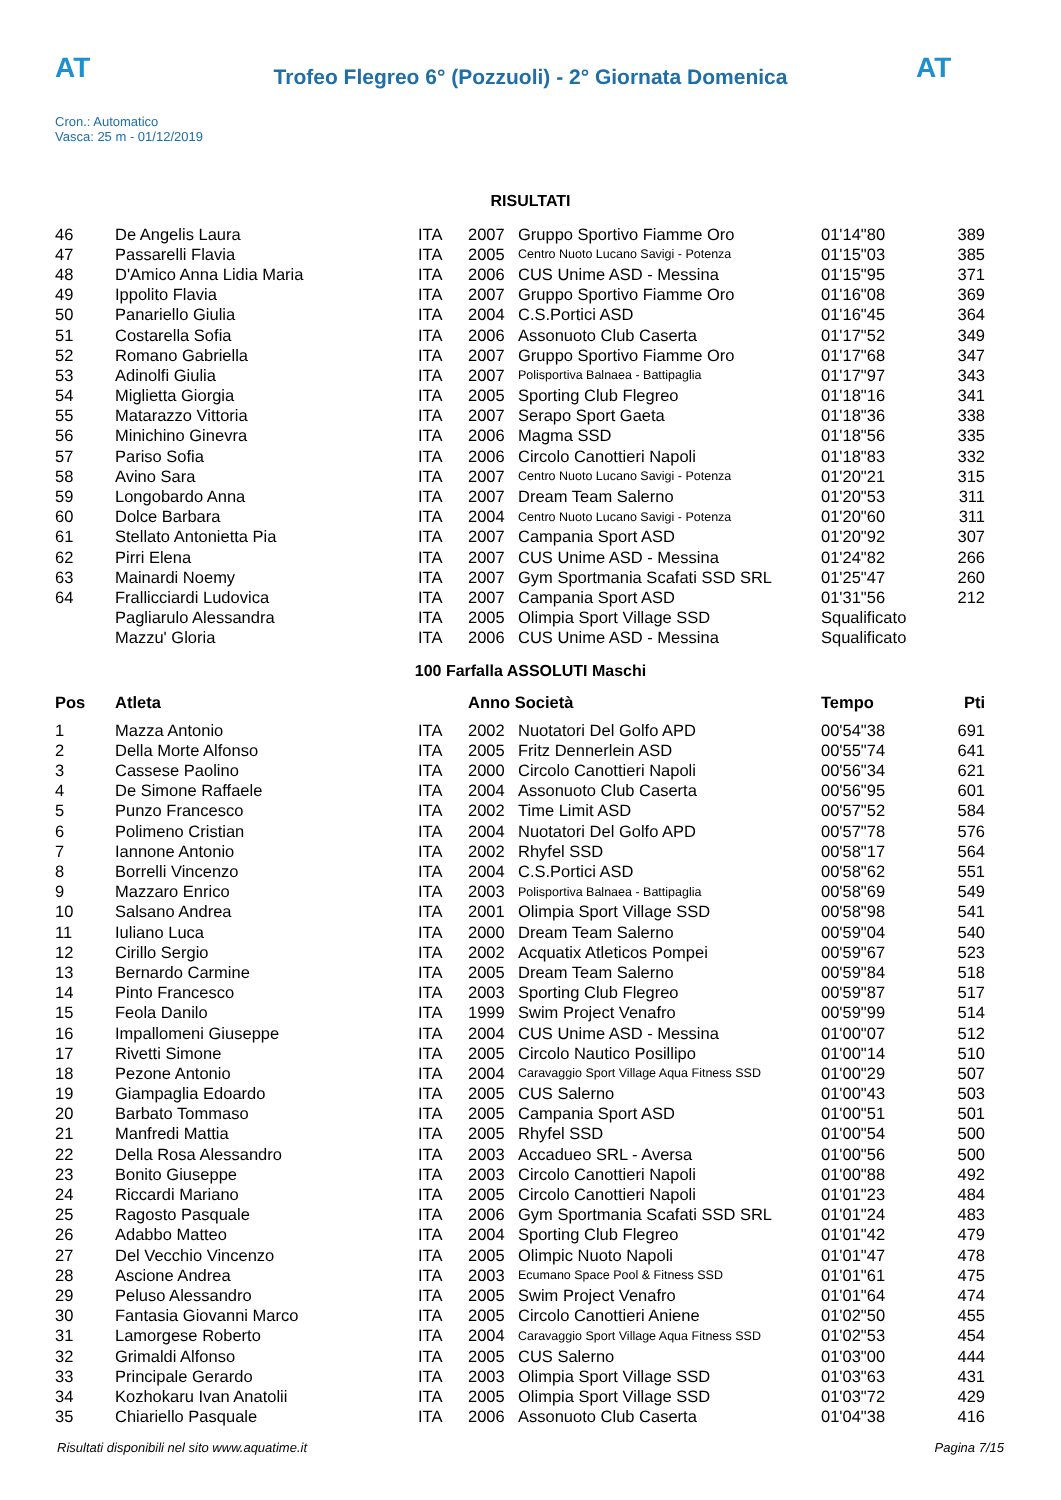AT AT
Trofeo Flegreo 6° (Pozzuoli) - 2° Giornata Domenica
Cron.: Automatico
Vasca: 25 m - 01/12/2019
RISULTATI
| 46 | De Angelis Laura | ITA | 2007 | Gruppo Sportivo Fiamme Oro | 01'14"80 | 389 |
| 47 | Passarelli Flavia | ITA | 2005 | Centro Nuoto Lucano Savigi - Potenza | 01'15"03 | 385 |
| 48 | D'Amico Anna Lidia Maria | ITA | 2006 | CUS Unime ASD - Messina | 01'15"95 | 371 |
| 49 | Ippolito Flavia | ITA | 2007 | Gruppo Sportivo Fiamme Oro | 01'16"08 | 369 |
| 50 | Panariello Giulia | ITA | 2004 | C.S.Portici ASD | 01'16"45 | 364 |
| 51 | Costarella Sofia | ITA | 2006 | Assonuoto Club Caserta | 01'17"52 | 349 |
| 52 | Romano Gabriella | ITA | 2007 | Gruppo Sportivo Fiamme Oro | 01'17"68 | 347 |
| 53 | Adinolfi Giulia | ITA | 2007 | Polisportiva Balnaea - Battipaglia | 01'17"97 | 343 |
| 54 | Miglietta Giorgia | ITA | 2005 | Sporting Club Flegreo | 01'18"16 | 341 |
| 55 | Matarazzo Vittoria | ITA | 2007 | Serapo Sport Gaeta | 01'18"36 | 338 |
| 56 | Minichino Ginevra | ITA | 2006 | Magma SSD | 01'18"56 | 335 |
| 57 | Pariso Sofia | ITA | 2006 | Circolo Canottieri Napoli | 01'18"83 | 332 |
| 58 | Avino Sara | ITA | 2007 | Centro Nuoto Lucano Savigi - Potenza | 01'20"21 | 315 |
| 59 | Longobardo Anna | ITA | 2007 | Dream Team Salerno | 01'20"53 | 311 |
| 60 | Dolce Barbara | ITA | 2004 | Centro Nuoto Lucano Savigi - Potenza | 01'20"60 | 311 |
| 61 | Stellato Antonietta Pia | ITA | 2007 | Campania Sport ASD | 01'20"92 | 307 |
| 62 | Pirri Elena | ITA | 2007 | CUS Unime ASD - Messina | 01'24"82 | 266 |
| 63 | Mainardi Noemy | ITA | 2007 | Gym Sportmania Scafati SSD SRL | 01'25"47 | 260 |
| 64 | Frallicciardi Ludovica | ITA | 2007 | Campania Sport ASD | 01'31"56 | 212 |
| | Pagliarulo Alessandra | ITA | 2005 | Olimpia Sport Village SSD | Squalificato | |
| | Mazzu' Gloria | ITA | 2006 | CUS Unime ASD - Messina | Squalificato | |
100 Farfalla ASSOLUTI Maschi
| Pos | Atleta | | Anno Società | | Tempo | Pti |
| --- | --- | --- | --- | --- | --- | --- |
| 1 | Mazza Antonio | ITA | 2002 | Nuotatori Del Golfo APD | 00'54"38 | 691 |
| 2 | Della Morte Alfonso | ITA | 2005 | Fritz Dennerlein ASD | 00'55"74 | 641 |
| 3 | Cassese Paolino | ITA | 2000 | Circolo Canottieri Napoli | 00'56"34 | 621 |
| 4 | De Simone Raffaele | ITA | 2004 | Assonuoto Club Caserta | 00'56"95 | 601 |
| 5 | Punzo Francesco | ITA | 2002 | Time Limit ASD | 00'57"52 | 584 |
| 6 | Polimeno Cristian | ITA | 2004 | Nuotatori Del Golfo APD | 00'57"78 | 576 |
| 7 | Iannone Antonio | ITA | 2002 | Rhyfel SSD | 00'58"17 | 564 |
| 8 | Borrelli Vincenzo | ITA | 2004 | C.S.Portici ASD | 00'58"62 | 551 |
| 9 | Mazzaro Enrico | ITA | 2003 | Polisportiva Balnaea - Battipaglia | 00'58"69 | 549 |
| 10 | Salsano Andrea | ITA | 2001 | Olimpia Sport Village SSD | 00'58"98 | 541 |
| 11 | Iuliano Luca | ITA | 2000 | Dream Team Salerno | 00'59"04 | 540 |
| 12 | Cirillo Sergio | ITA | 2002 | Acquatix Atleticos Pompei | 00'59"67 | 523 |
| 13 | Bernardo Carmine | ITA | 2005 | Dream Team Salerno | 00'59"84 | 518 |
| 14 | Pinto Francesco | ITA | 2003 | Sporting Club Flegreo | 00'59"87 | 517 |
| 15 | Feola Danilo | ITA | 1999 | Swim Project Venafro | 00'59"99 | 514 |
| 16 | Impallomeni Giuseppe | ITA | 2004 | CUS Unime ASD - Messina | 01'00"07 | 512 |
| 17 | Rivetti Simone | ITA | 2005 | Circolo Nautico Posillipo | 01'00"14 | 510 |
| 18 | Pezone Antonio | ITA | 2004 | Caravaggio Sport Village Aqua Fitness SSD | 01'00"29 | 507 |
| 19 | Giampaglia Edoardo | ITA | 2005 | CUS Salerno | 01'00"43 | 503 |
| 20 | Barbato Tommaso | ITA | 2005 | Campania Sport ASD | 01'00"51 | 501 |
| 21 | Manfredi Mattia | ITA | 2005 | Rhyfel SSD | 01'00"54 | 500 |
| 22 | Della Rosa Alessandro | ITA | 2003 | Accadueo SRL - Aversa | 01'00"56 | 500 |
| 23 | Bonito Giuseppe | ITA | 2003 | Circolo Canottieri Napoli | 01'00"88 | 492 |
| 24 | Riccardi Mariano | ITA | 2005 | Circolo Canottieri Napoli | 01'01"23 | 484 |
| 25 | Ragosto Pasquale | ITA | 2006 | Gym Sportmania Scafati SSD SRL | 01'01"24 | 483 |
| 26 | Adabbo Matteo | ITA | 2004 | Sporting Club Flegreo | 01'01"42 | 479 |
| 27 | Del Vecchio Vincenzo | ITA | 2005 | Olimpic Nuoto Napoli | 01'01"47 | 478 |
| 28 | Ascione Andrea | ITA | 2003 | Ecumano Space Pool & Fitness SSD | 01'01"61 | 475 |
| 29 | Peluso Alessandro | ITA | 2005 | Swim Project Venafro | 01'01"64 | 474 |
| 30 | Fantasia Giovanni Marco | ITA | 2005 | Circolo Canottieri Aniene | 01'02"50 | 455 |
| 31 | Lamorgese Roberto | ITA | 2004 | Caravaggio Sport Village Aqua Fitness SSD | 01'02"53 | 454 |
| 32 | Grimaldi Alfonso | ITA | 2005 | CUS Salerno | 01'03"00 | 444 |
| 33 | Principale Gerardo | ITA | 2003 | Olimpia Sport Village SSD | 01'03"63 | 431 |
| 34 | Kozhokaru Ivan Anatolii | ITA | 2005 | Olimpia Sport Village SSD | 01'03"72 | 429 |
| 35 | Chiariello Pasquale | ITA | 2006 | Assonuoto Club Caserta | 01'04"38 | 416 |
Risultati disponibili nel sito www.aquatime.it Pagina 7/15